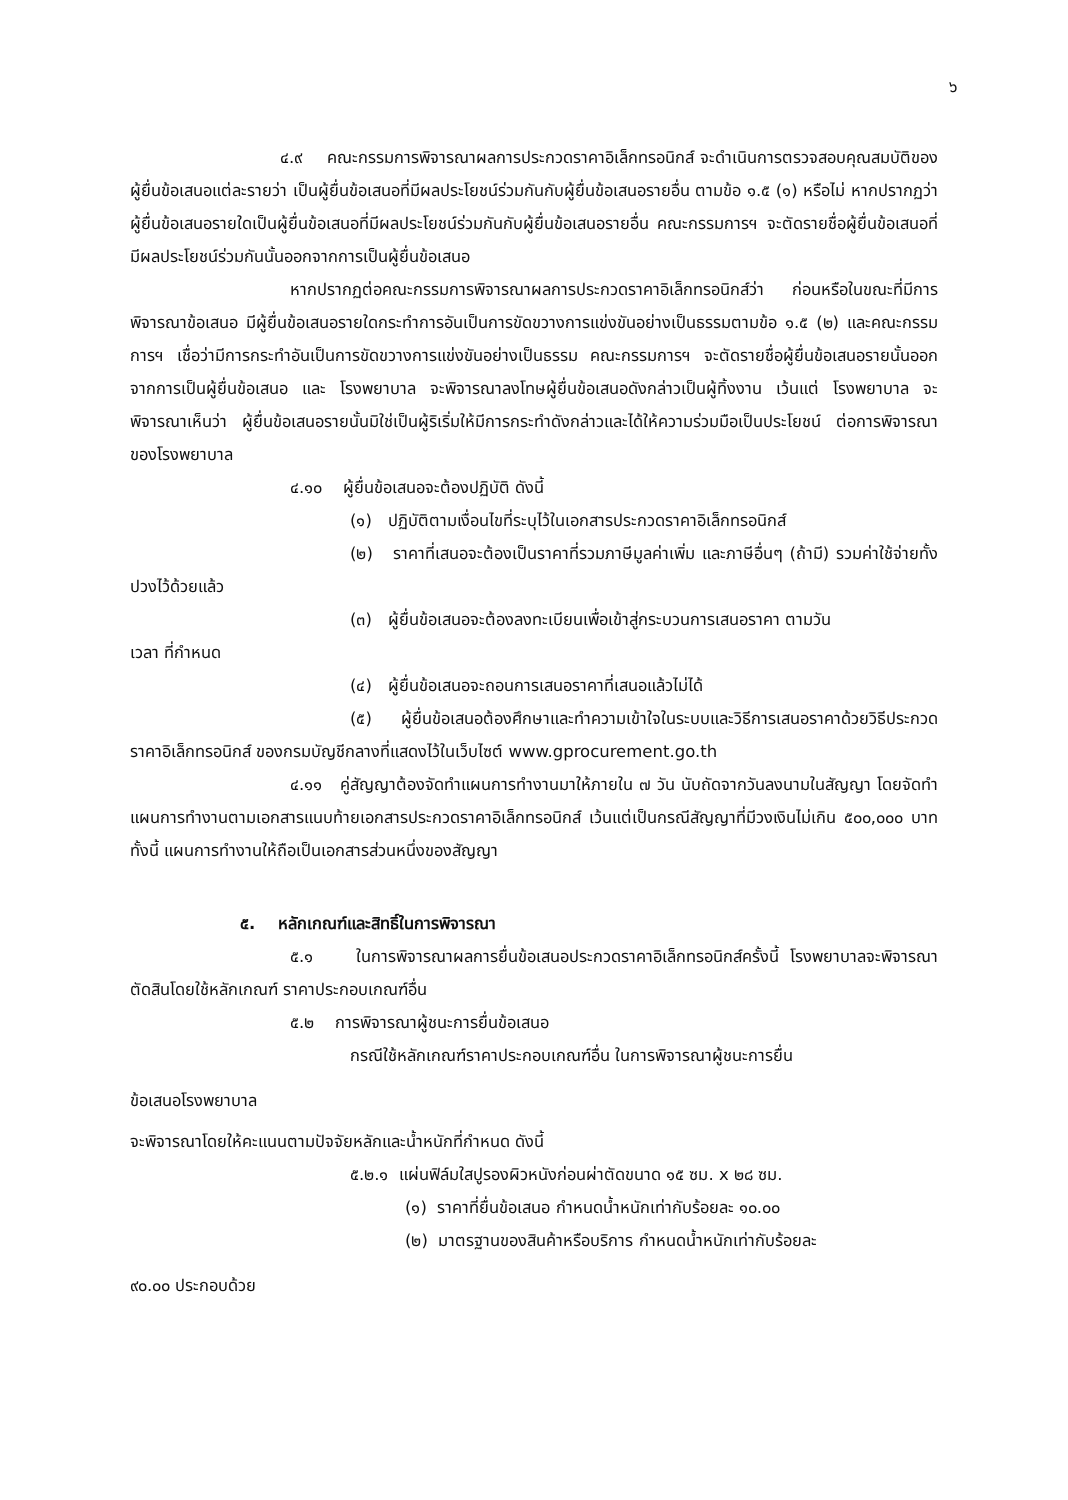๖
๔.๙ คณะกรรมการพิจารณาผลการประกวดราคาอิเล็กทรอนิกส์ จะดำเนินการตรวจสอบคุณสมบัติของผู้ยื่นข้อเสนอแต่ละรายว่า เป็นผู้ยื่นข้อเสนอที่มีผลประโยชน์ร่วมกันกับผู้ยื่นข้อเสนอรายอื่น ตามข้อ ๑.๕ (๑) หรือไม่ หากปรากฏว่าผู้ยื่นข้อเสนอรายใดเป็นผู้ยื่นข้อเสนอที่มีผลประโยชน์ร่วมกันกับผู้ยื่นข้อเสนอรายอื่น คณะกรรมการฯ จะตัดรายชื่อผู้ยื่นข้อเสนอที่มีผลประโยชน์ร่วมกันนั้นออกจากการเป็นผู้ยื่นข้อเสนอ
หากปรากฏต่อคณะกรรมการพิจารณาผลการประกวดราคาอิเล็กทรอนิกส์ว่า ก่อนหรือในขณะที่มีการพิจารณาข้อเสนอ มีผู้ยื่นข้อเสนอรายใดกระทำการอันเป็นการขัดขวางการแข่งขันอย่างเป็นธรรมตามข้อ ๑.๕ (๒) และคณะกรรมการฯ เชื่อว่ามีการกระทำอันเป็นการขัดขวางการแข่งขันอย่างเป็นธรรม คณะกรรมการฯ จะตัดรายชื่อผู้ยื่นข้อเสนอรายนั้นออกจากการเป็นผู้ยื่นข้อเสนอ และ โรงพยาบาล จะพิจารณาลงโทษผู้ยื่นข้อเสนอดังกล่าวเป็นผู้ทิ้งงาน เว้นแต่ โรงพยาบาล จะพิจารณาเห็นว่า ผู้ยื่นข้อเสนอรายนั้นมิใช่เป็นผู้ริเริ่มให้มีการกระทำดังกล่าวและได้ให้ความร่วมมือเป็นประโยชน์ ต่อการพิจารณาของโรงพยาบาล
๔.๑๐ ผู้ยื่นข้อเสนอจะต้องปฏิบัติ ดังนี้
(๑) ปฏิบัติตามเงื่อนไขที่ระบุไว้ในเอกสารประกวดราคาอิเล็กทรอนิกส์
(๒) ราคาที่เสนอจะต้องเป็นราคาที่รวมภาษีมูลค่าเพิ่ม และภาษีอื่นๆ (ถ้ามี) รวมค่าใช้จ่ายทั้งปวงไว้ด้วยแล้ว
(๓) ผู้ยื่นข้อเสนอจะต้องลงทะเบียนเพื่อเข้าสู่กระบวนการเสนอราคา ตามวัน
เวลา ที่กำหนด
(๔) ผู้ยื่นข้อเสนอจะถอนการเสนอราคาที่เสนอแล้วไม่ได้
(๕) ผู้ยื่นข้อเสนอต้องศึกษาและทำความเข้าใจในระบบและวิธีการเสนอราคาด้วยวิธีประกวดราคาอิเล็กทรอนิกส์ ของกรมบัญชีกลางที่แสดงไว้ในเว็บไซต์ www.gprocurement.go.th
๔.๑๑ คู่สัญญาต้องจัดทำแผนการทำงานมาให้ภายใน ๗ วัน นับถัดจากวันลงนามในสัญญา โดยจัดทำแผนการทำงานตามเอกสารแนบท้ายเอกสารประกวดราคาอิเล็กทรอนิกส์ เว้นแต่เป็นกรณีสัญญาที่มีวงเงินไม่เกิน ๕๐๐,๐๐๐ บาททั้งนี้ แผนการทำงานให้ถือเป็นเอกสารส่วนหนึ่งของสัญญา
๕. หลักเกณฑ์และสิทธิ์ในการพิจารณา
๕.๑ ในการพิจารณาผลการยื่นข้อเสนอประกวดราคาอิเล็กทรอนิกส์ครั้งนี้ โรงพยาบาลจะพิจารณาตัดสินโดยใช้หลักเกณฑ์ ราคาประกอบเกณฑ์อื่น
๕.๒ การพิจารณาผู้ชนะการยื่นข้อเสนอ
กรณีใช้หลักเกณฑ์ราคาประกอบเกณฑ์อื่น ในการพิจารณาผู้ชนะการยื่น
ข้อเสนอโรงพยาบาล
จะพิจารณาโดยให้คะแนนตามปัจจัยหลักและน้ำหนักที่กำหนด ดังนี้
๕.๒.๑ แผ่นฟิล์มใสปูรองผิวหนังก่อนผ่าตัดขนาด ๑๕ ซม. x ๒๘ ซม.
(๑) ราคาที่ยื่นข้อเสนอ กำหนดน้ำหนักเท่ากับร้อยละ ๑๐.๐๐
(๒) มาตรฐานของสินค้าหรือบริการ กำหนดน้ำหนักเท่ากับร้อยละ
๙๐.๐๐ ประกอบด้วย